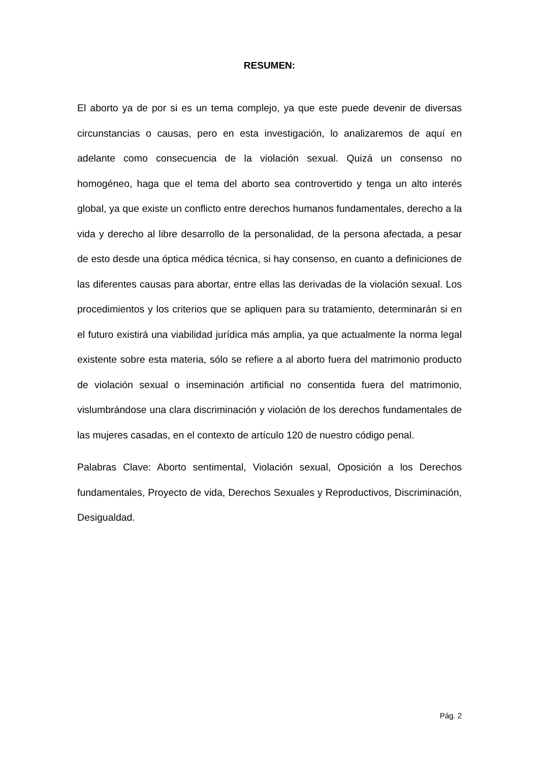RESUMEN:
El aborto ya de por si es un tema complejo, ya que este puede devenir de diversas circunstancias o causas, pero en esta investigación, lo analizaremos de aquí en adelante como consecuencia de la violación sexual. Quizá un consenso no homogéneo, haga que el tema del aborto sea controvertido y tenga un alto interés global, ya que existe un conflicto entre derechos humanos fundamentales, derecho a la vida y derecho al libre desarrollo de la personalidad, de la persona afectada, a pesar de esto desde una óptica médica técnica, si hay consenso, en cuanto a definiciones de las diferentes causas para abortar, entre ellas las derivadas de la violación sexual. Los procedimientos y los criterios que se apliquen para su tratamiento, determinarán si en el futuro existirá una viabilidad jurídica más amplia, ya que actualmente la norma legal existente sobre esta materia, sólo se refiere a al aborto fuera del matrimonio producto de violación sexual o inseminación artificial no consentida fuera del matrimonio, vislumbrándose una clara discriminación y violación de los derechos fundamentales de las mujeres casadas, en el contexto de artículo 120 de nuestro código penal.
Palabras Clave: Aborto sentimental, Violación sexual, Oposición a los Derechos fundamentales, Proyecto de vida, Derechos Sexuales y Reproductivos, Discriminación, Desigualdad.
Pág. 2